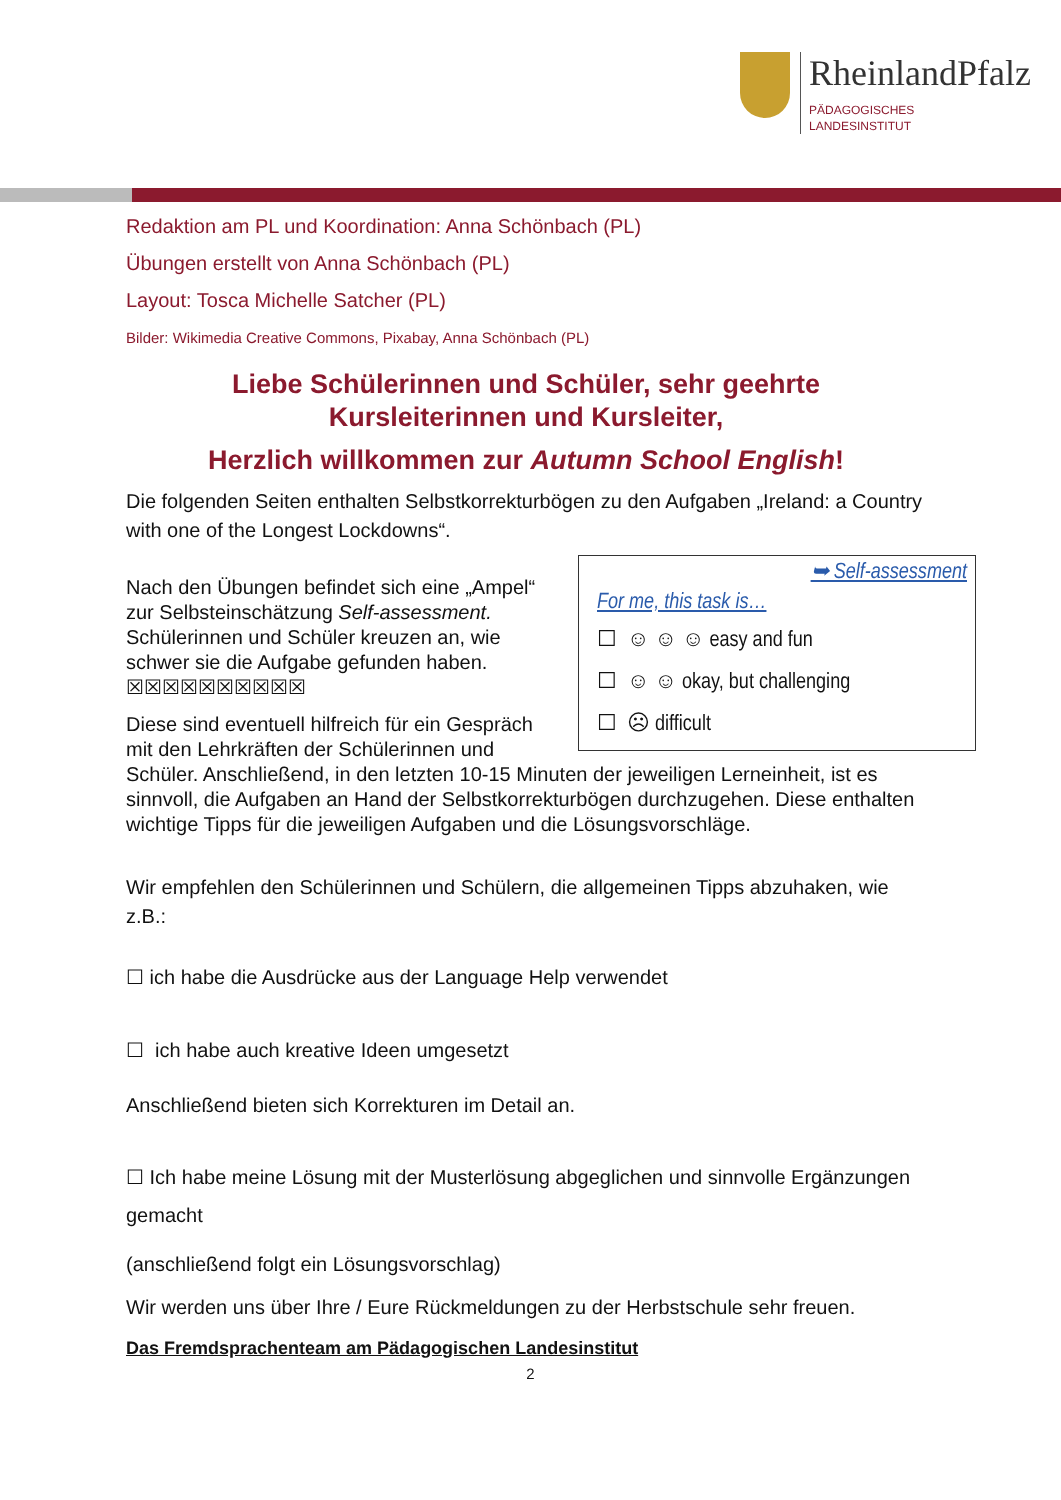RheinlandPfalz
PÄDAGOGISCHES
LANDESINSTITUT
Redaktion am PL und Koordination: Anna Schönbach (PL)
Übungen erstellt von Anna Schönbach (PL)
Layout: Tosca Michelle Satcher (PL)
Bilder: Wikimedia Creative Commons, Pixabay, Anna Schönbach (PL)
Liebe Schülerinnen und Schüler, sehr geehrte
Kursleiterinnen und Kursleiter,
Herzlich willkommen zur Autumn School English!
Die folgenden Seiten enthalten Selbstkorrekturbögen zu den Aufgaben „Ireland: a Country with one of the Longest Lockdowns“.
➥ Self-assessment
For me, this task is…
☐ ☺ ☺ ☺ easy and fun
☐ ☺ ☺ okay, but challenging
☐ ☹ difficult
Nach den Übungen befindet sich eine „Ampel“
zur Selbsteinschätzung Self-assessment.
Schülerinnen und Schüler kreuzen an, wie
schwer sie die Aufgabe gefunden haben.
☒☒☒☒☒☒☒☒☒☒
Diese sind eventuell hilfreich für ein Gespräch mit den Lehrkräften der Schülerinnen und Schüler. Anschließend, in den letzten 10-15 Minuten der jeweiligen Lerneinheit, ist es sinnvoll, die Aufgaben an Hand der Selbstkorrekturbögen durchzugehen. Diese enthalten wichtige Tipps für die jeweiligen Aufgaben und die Lösungsvorschläge.
Wir empfehlen den Schülerinnen und Schülern, die allgemeinen Tipps abzuhaken, wie z.B.:
☐ ich habe die Ausdrücke aus der Language Help verwendet
☐ ich habe auch kreative Ideen umgesetzt
Anschließend bieten sich Korrekturen im Detail an.
☐ Ich habe meine Lösung mit der Musterlösung abgeglichen und sinnvolle Ergänzungen gemacht
(anschließend folgt ein Lösungsvorschlag)
Wir werden uns über Ihre / Eure Rückmeldungen zu der Herbstschule sehr freuen.
Das Fremdsprachenteam am Pädagogischen Landesinstitut
2